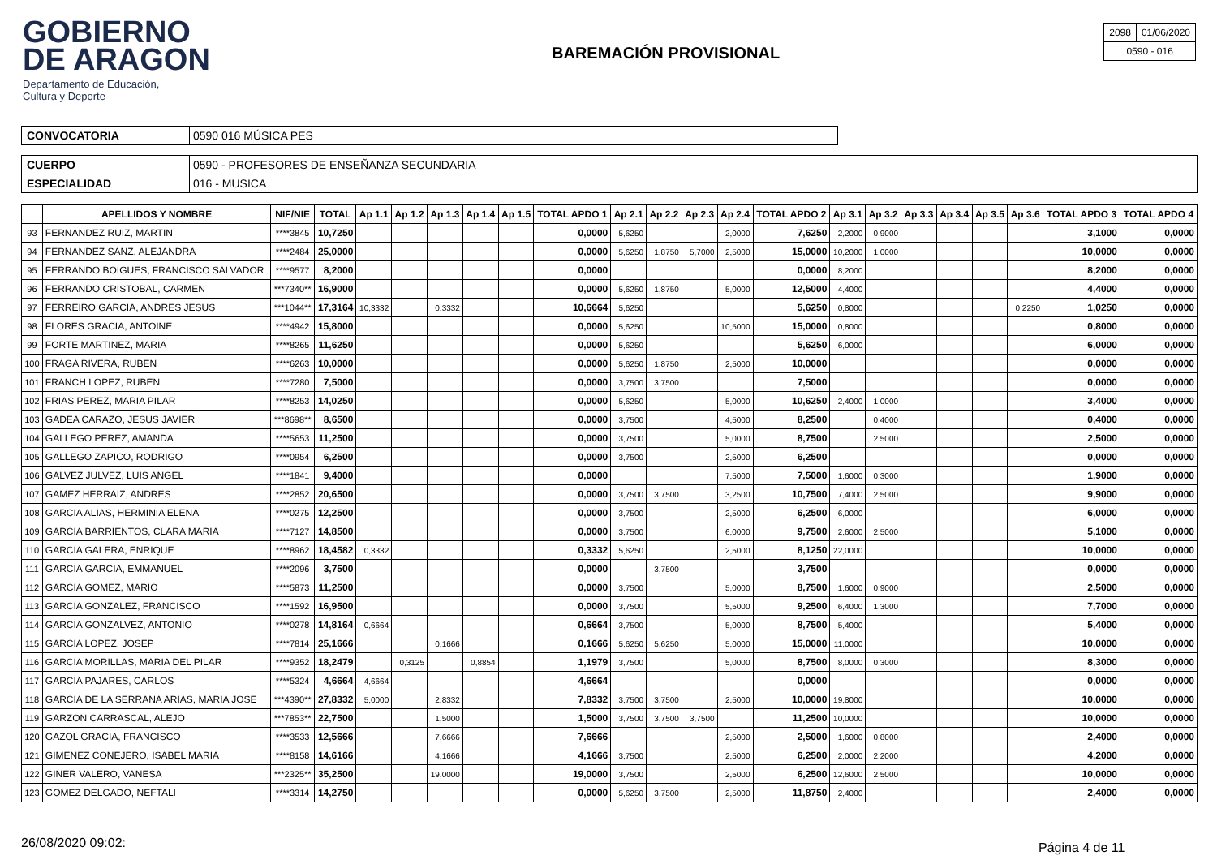GOBIERNO
DE ARAGON
Departamento de Educación,
Cultura y Deporte
BAREMACIÓN PROVISIONAL
| 2098 | 01/06/2020 |
| 0590 - 016 | |
CONVOCATORIA 0590 016 MÚSICA PES
CUERPO 0590 - PROFESORES DE ENSEÑANZA SECUNDARIA
ESPECIALIDAD 016 - MUSICA
| | APELLIDOS Y NOMBRE | NIF/NIE | TOTAL | Ap 1.1 | Ap 1.2 | Ap 1.3 | Ap 1.4 | Ap 1.5 | TOTAL APDO 1 | Ap 2.1 | Ap 2.2 | Ap 2.3 | Ap 2.4 | TOTAL APDO 2 | Ap 3.1 | Ap 3.2 | Ap 3.3 | Ap 3.4 | Ap 3.5 | Ap 3.6 | TOTAL APDO 3 | TOTAL APDO 4 |
| --- | --- | --- | --- | --- | --- | --- | --- | --- | --- | --- | --- | --- | --- | --- | --- | --- | --- | --- | --- | --- | --- | --- |
| 93 | FERNANDEZ RUIZ, MARTIN | ****3845 | 10,7250 | | | | | | 0,0000 | 5,6250 | | | 2,0000 | 7,6250 | 2,2000 | 0,9000 | | | | | 3,1000 | 0,0000 |
| 94 | FERNANDEZ SANZ, ALEJANDRA | ****2484 | 25,0000 | | | | | | 0,0000 | 5,6250 | 1,8750 | 5,7000 | 2,5000 | 15,0000 | 10,2000 | 1,0000 | | | | | 10,0000 | 0,0000 |
| 95 | FERRANDO BOIGUES, FRANCISCO SALVADOR | ****9577 | 8,2000 | | | | | | 0,0000 | | | | | 0,0000 | 8,2000 | | | | | | 8,2000 | 0,0000 |
| 96 | FERRANDO CRISTOBAL, CARMEN | ***7340** | 16,9000 | | | | | | 0,0000 | 5,6250 | 1,8750 | | 5,0000 | 12,5000 | 4,4000 | | | | | | 4,4000 | 0,0000 |
| 97 | FERREIRO GARCIA, ANDRES JESUS | ***1044** | 17,3164 | 10,3332 | | 0,3332 | | | 10,6664 | 5,6250 | | | | 5,6250 | 0,8000 | | | | | 0,2250 | 1,0250 | 0,0000 |
| 98 | FLORES GRACIA, ANTOINE | ****4942 | 15,8000 | | | | | | 0,0000 | 5,6250 | | | 10,5000 | 15,0000 | 0,8000 | | | | | | 0,8000 | 0,0000 |
| 99 | FORTE MARTINEZ, MARIA | ****8265 | 11,6250 | | | | | | 0,0000 | 5,6250 | | | | 5,6250 | 6,0000 | | | | | | 6,0000 | 0,0000 |
| 100 | FRAGA RIVERA, RUBEN | ****6263 | 10,0000 | | | | | | 0,0000 | 5,6250 | 1,8750 | | 2,5000 | 10,0000 | | | | | | | 0,0000 | 0,0000 |
| 101 | FRANCH LOPEZ, RUBEN | ****7280 | 7,5000 | | | | | | 0,0000 | 3,7500 | 3,7500 | | | 7,5000 | | | | | | | 0,0000 | 0,0000 |
| 102 | FRIAS PEREZ, MARIA PILAR | ****8253 | 14,0250 | | | | | | 0,0000 | 5,6250 | | | 5,0000 | 10,6250 | 2,4000 | 1,0000 | | | | | 3,4000 | 0,0000 |
| 103 | GADEA CARAZO, JESUS JAVIER | ***8698** | 8,6500 | | | | | | 0,0000 | 3,7500 | | | 4,5000 | 8,2500 | | 0,4000 | | | | | 0,4000 | 0,0000 |
| 104 | GALLEGO PEREZ, AMANDA | ****5653 | 11,2500 | | | | | | 0,0000 | 3,7500 | | | 5,0000 | 8,7500 | | 2,5000 | | | | | 2,5000 | 0,0000 |
| 105 | GALLEGO ZAPICO, RODRIGO | ****0954 | 6,2500 | | | | | | 0,0000 | 3,7500 | | | 2,5000 | 6,2500 | | | | | | | 0,0000 | 0,0000 |
| 106 | GALVEZ JULVEZ, LUIS ANGEL | ****1841 | 9,4000 | | | | | | 0,0000 | | | | 7,5000 | 7,5000 | 1,6000 | 0,3000 | | | | | 1,9000 | 0,0000 |
| 107 | GAMEZ HERRAIZ, ANDRES | ****2852 | 20,6500 | | | | | | 0,0000 | 3,7500 | 3,7500 | | 3,2500 | 10,7500 | 7,4000 | 2,5000 | | | | | 9,9000 | 0,0000 |
| 108 | GARCIA ALIAS, HERMINIA ELENA | ****0275 | 12,2500 | | | | | | 0,0000 | 3,7500 | | | 2,5000 | 6,2500 | 6,0000 | | | | | | 6,0000 | 0,0000 |
| 109 | GARCIA BARRIENTOS, CLARA MARIA | ****7127 | 14,8500 | | | | | | 0,0000 | 3,7500 | | | 6,0000 | 9,7500 | 2,6000 | 2,5000 | | | | | 5,1000 | 0,0000 |
| 110 | GARCIA GALERA, ENRIQUE | ****8962 | 18,4582 | 0,3332 | | | | | 0,3332 | 5,6250 | | | 2,5000 | 8,1250 | 22,0000 | | | | | | 10,0000 | 0,0000 |
| 111 | GARCIA GARCIA, EMMANUEL | ****2096 | 3,7500 | | | | | | 0,0000 | | 3,7500 | | | 3,7500 | | | | | | | 0,0000 | 0,0000 |
| 112 | GARCIA GOMEZ, MARIO | ****5873 | 11,2500 | | | | | | 0,0000 | 3,7500 | | | 5,0000 | 8,7500 | 1,6000 | 0,9000 | | | | | 2,5000 | 0,0000 |
| 113 | GARCIA GONZALEZ, FRANCISCO | ****1592 | 16,9500 | | | | | | 0,0000 | 3,7500 | | | 5,5000 | 9,2500 | 6,4000 | 1,3000 | | | | | 7,7000 | 0,0000 |
| 114 | GARCIA GONZALVEZ, ANTONIO | ****0278 | 14,8164 | 0,6664 | | | | | 0,6664 | 3,7500 | | | 5,0000 | 8,7500 | 5,4000 | | | | | | 5,4000 | 0,0000 |
| 115 | GARCIA LOPEZ, JOSEP | ****7814 | 25,1666 | | | 0,1666 | | | 0,1666 | 5,6250 | 5,6250 | | 5,0000 | 15,0000 | 11,0000 | | | | | | 10,0000 | 0,0000 |
| 116 | GARCIA MORILLAS, MARIA DEL PILAR | ****9352 | 18,2479 | | 0,3125 | | 0,8854 | | 1,1979 | 3,7500 | | | 5,0000 | 8,7500 | 8,0000 | 0,3000 | | | | | 8,3000 | 0,0000 |
| 117 | GARCIA PAJARES, CARLOS | ****5324 | 4,6664 | 4,6664 | | | | | 4,6664 | | | | | 0,0000 | | | | | | | 0,0000 | 0,0000 |
| 118 | GARCIA DE LA SERRANA ARIAS, MARIA JOSE | ***4390** | 27,8332 | 5,0000 | | 2,8332 | | | 7,8332 | 3,7500 | 3,7500 | | 2,5000 | 10,0000 | 19,8000 | | | | | | 10,0000 | 0,0000 |
| 119 | GARZON CARRASCAL, ALEJO | ***7853** | 22,7500 | | | 1,5000 | | | 1,5000 | 3,7500 | 3,7500 | 3,7500 | | 11,2500 | 10,0000 | | | | | | 10,0000 | 0,0000 |
| 120 | GAZOL GRACIA, FRANCISCO | ****3533 | 12,5666 | | | 7,6666 | | | 7,6666 | | | | 2,5000 | 2,5000 | 1,6000 | 0,8000 | | | | | 2,4000 | 0,0000 |
| 121 | GIMENEZ CONEJERO, ISABEL MARIA | ****8158 | 14,6166 | | | 4,1666 | | | 4,1666 | 3,7500 | | | 2,5000 | 6,2500 | 2,0000 | 2,2000 | | | | | 4,2000 | 0,0000 |
| 122 | GINER VALERO, VANESA | ***2325** | 35,2500 | | | 19,0000 | | | 19,0000 | 3,7500 | | | 2,5000 | 6,2500 | 12,6000 | 2,5000 | | | | | 10,0000 | 0,0000 |
| 123 | GOMEZ DELGADO, NEFTALI | ****3314 | 14,2750 | | | | | | 0,0000 | 5,6250 | 3,7500 | | 2,5000 | 11,8750 | 2,4000 | | | | | | 2,4000 | 0,0000 |
26/08/2020 09:02: Página 4 de 11